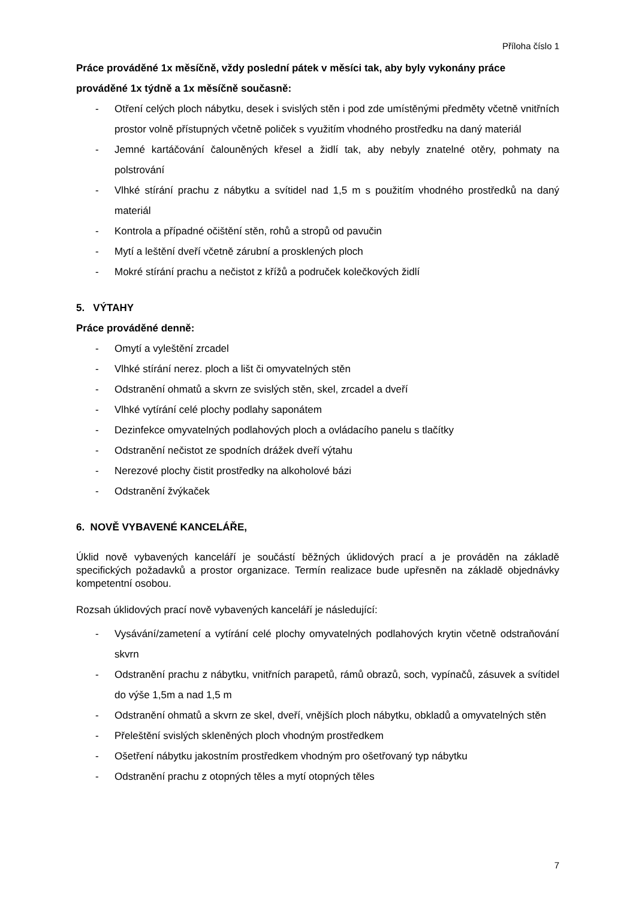Příloha číslo 1
Práce prováděné 1x měsíčně, vždy poslední pátek v měsíci tak, aby byly vykonány práce prováděné 1x týdně a 1x měsíčně současně:
- Otření celých ploch nábytku, desek i svislých stěn i pod zde umístěnými předměty včetně vnitřních prostor volně přístupných včetně poliček s využitím vhodného prostředku na daný materiál
- Jemné kartáčování čalouněných křesel a židlí tak, aby nebyly znatelné otěry, pohmaty na polstrování
- Vlhké stírání prachu z nábytku a svítidel nad 1,5 m s použitím vhodného prostředků na daný materiál
- Kontrola a případné očištění stěn, rohů a stropů od pavučin
- Mytí a leštění dveří včetně zárubní a prosklených ploch
- Mokré stírání prachu a nečistot z křížů a područek kolečkových židlí
5. VÝTAHY
Práce prováděné denně:
- Omytí a vyleštění zrcadel
- Vlhké stírání nerez. ploch a lišt či omyvatelných stěn
- Odstranění ohmatů a skvrn ze svislých stěn, skel, zrcadel a dveří
- Vlhké vytírání celé plochy podlahy saponátem
- Dezinfekce omyvatelných podlahových ploch a ovládacího panelu s tlačítky
- Odstranění nečistot ze spodních drážek dveří výtahu
- Nerezové plochy čistit prostředky na alkoholové bázi
- Odstranění žvýkaček
6. NOVĚ VYBAVENÉ KANCELÁŘE,
Úklid nově vybavených kanceláří je součástí běžných úklidových prací a je prováděn na základě specifických požadavků a prostor organizace. Termín realizace bude upřesněn na základě objednávky kompetentní osobou.
Rozsah úklidových prací nově vybavených kanceláří je následující:
- Vysávání/zametení a vytírání celé plochy omyvatelných podlahových krytin včetně odstraňování skvrn
- Odstranění prachu z nábytku, vnitřních parapetů, rámů obrazů, soch, vypínačů, zásuvek a svítidel do výše 1,5m a nad 1,5 m
- Odstranění ohmatů a skvrn ze skel, dveří, vnějších ploch nábytku, obkladů a omyvatelných stěn
- Přeleštění svislých skleněných ploch vhodným prostředkem
- Ošetření nábytku jakostním prostředkem vhodným pro ošetřovaný typ nábytku
- Odstranění prachu z otopných těles a mytí otopných těles
7